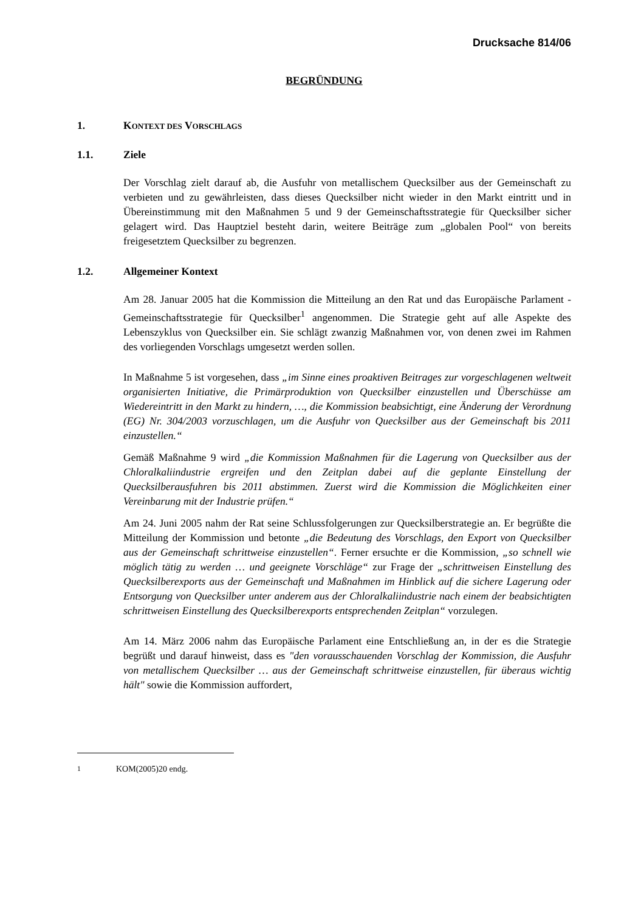Drucksache 814/06
BEGRÜNDUNG
1. KONTEXT DES VORSCHLAGS
1.1. Ziele
Der Vorschlag zielt darauf ab, die Ausfuhr von metallischem Quecksilber aus der Gemeinschaft zu verbieten und zu gewährleisten, dass dieses Quecksilber nicht wieder in den Markt eintritt und in Übereinstimmung mit den Maßnahmen 5 und 9 der Gemeinschaftsstrategie für Quecksilber sicher gelagert wird. Das Hauptziel besteht darin, weitere Beiträge zum „globalen Pool“ von bereits freigesetztem Quecksilber zu begrenzen.
1.2. Allgemeiner Kontext
Am 28. Januar 2005 hat die Kommission die Mitteilung an den Rat und das Europäische Parlament - Gemeinschaftsstrategie für Quecksilber<sup>1</sup> angenommen. Die Strategie geht auf alle Aspekte des Lebenszyklus von Quecksilber ein. Sie schlägt zwanzig Maßnahmen vor, von denen zwei im Rahmen des vorliegenden Vorschlags umgesetzt werden sollen.
In Maßnahme 5 ist vorgesehen, dass „im Sinne eines proaktiven Beitrages zur vorgeschlagenen weltweit organisierten Initiative, die Primärproduktion von Quecksilber einzustellen und Überschüsse am Wiedereintritt in den Markt zu hindern, …, die Kommission beabsichtigt, eine Änderung der Verordnung (EG) Nr. 304/2003 vorzuschlagen, um die Ausfuhr von Quecksilber aus der Gemeinschaft bis 2011 einzustellen.“
Gemäß Maßnahme 9 wird „die Kommission Maßnahmen für die Lagerung von Quecksilber aus der Chloralkaliindustrie ergreifen und den Zeitplan dabei auf die geplante Einstellung der Quecksilberausfuhren bis 2011 abstimmen. Zuerst wird die Kommission die Möglichkeiten einer Vereinbarung mit der Industrie prüfen.“
Am 24. Juni 2005 nahm der Rat seine Schlussfolgerungen zur Quecksilberstrategie an. Er begrüßte die Mitteilung der Kommission und betonte „die Bedeutung des Vorschlags, den Export von Quecksilber aus der Gemeinschaft schrittweise einzustellen“. Ferner ersuchte er die Kommission, „so schnell wie möglich tätig zu werden … und geeignete Vorschläge“ zur Frage der „schrittweisen Einstellung des Quecksilberexports aus der Gemeinschaft und Maßnahmen im Hinblick auf die sichere Lagerung oder Entsorgung von Quecksilber unter anderem aus der Chloralkaliindustrie nach einem der beabsichtigten schrittweisen Einstellung des Quecksilberexports entsprechenden Zeitplan“ vorzulegen.
Am 14. März 2006 nahm das Europäische Parlament eine Entschließung an, in der es die Strategie begrüßt und darauf hinweist, dass es "den vorausschauenden Vorschlag der Kommission, die Ausfuhr von metallischem Quecksilber … aus der Gemeinschaft schrittweise einzustellen, für überaus wichtig hält" sowie die Kommission auffordert,
<sup>1</sup> KOM(2005)20 endg.